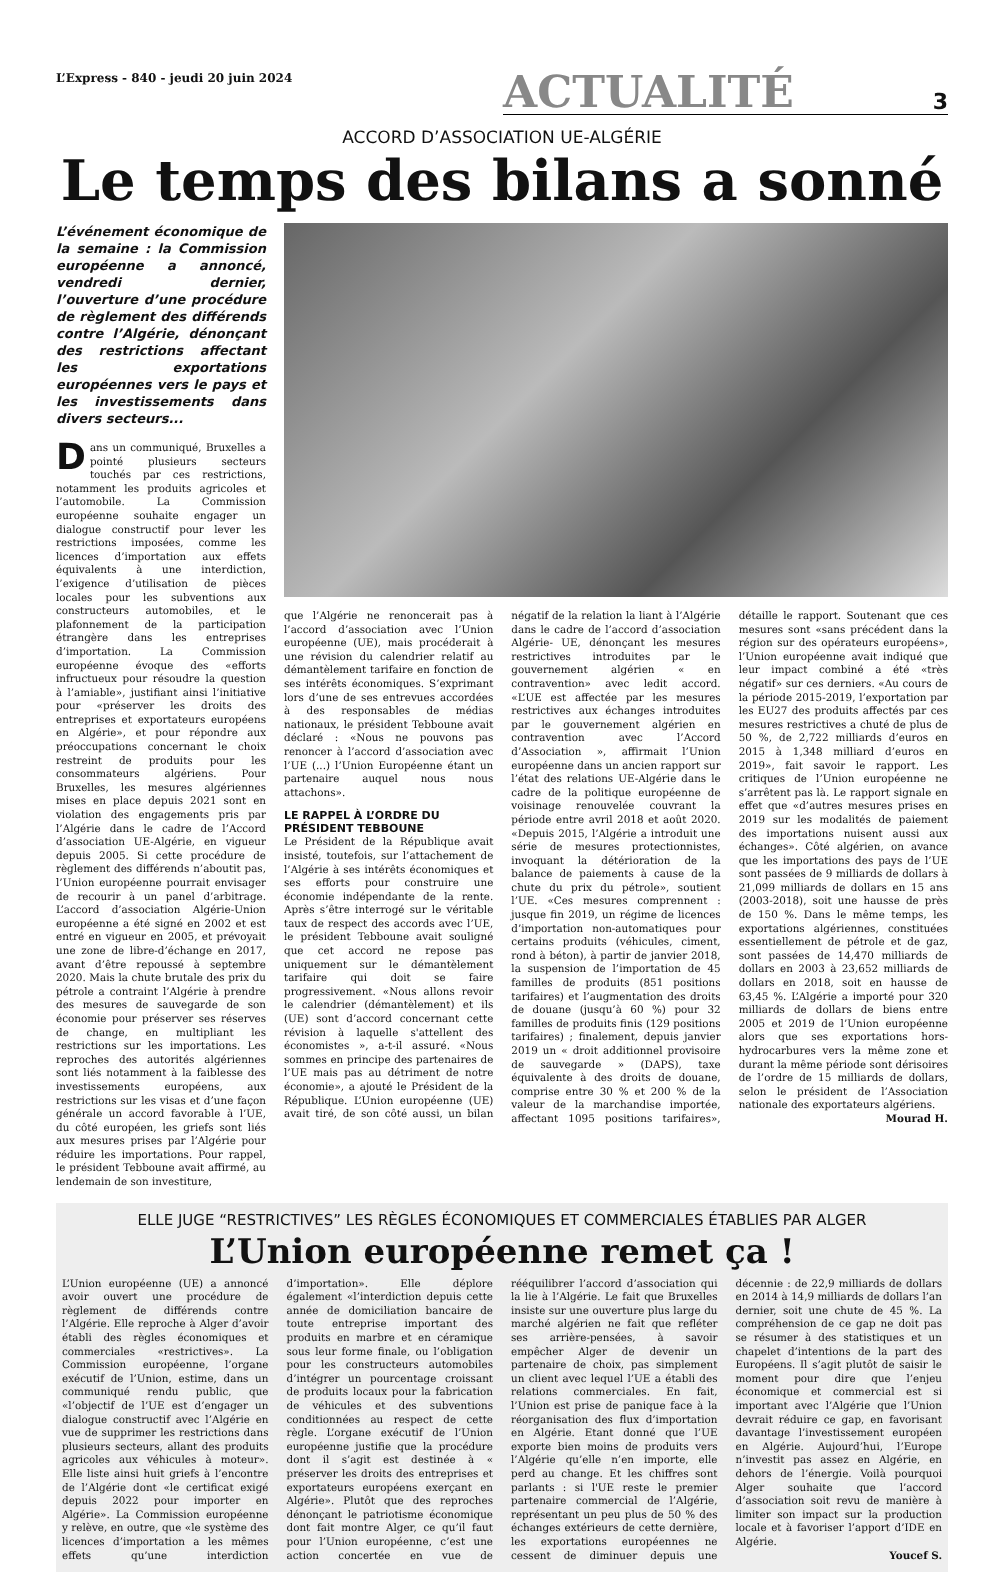L’Express - 840 - jeudi 20 juin 2024
ACTUALITÉ 3
ACCORD D’ASSOCIATION UE-ALGÉRIE
Le temps des bilans a sonné
L’événement économique de la semaine : la Commission européenne a annoncé, vendredi dernier, l’ouverture d’une procédure de règlement des différends contre l’Algérie, dénonçant des restrictions affectant les exportations européennes vers le pays et les investissements dans divers secteurs...
Dans un communiqué, Bruxelles a pointé plusieurs secteurs touchés par ces restrictions, notamment les produits agricoles et l’automobile. La Commission européenne souhaite engager un dialogue constructif pour lever les restrictions imposées, comme les licences d’importation aux effets équivalents à une interdiction, l’exigence d’utilisation de pièces locales pour les subventions aux constructeurs automobiles, et le plafonnement de la participation étrangère dans les entreprises d’importation. La Commission européenne évoque des «efforts infructueux pour résoudre la question à l’amiable», justifiant ainsi l’initiative pour «préserver les droits des entreprises et exportateurs européens en Algérie», et pour répondre aux préoccupations concernant le choix restreint de produits pour les consommateurs algériens. Pour Bruxelles, les mesures algériennes mises en place depuis 2021 sont en violation des engagements pris par l’Algérie dans le cadre de l’Accord d’association UE-Algérie, en vigueur depuis 2005. Si cette procédure de règlement des différends n’aboutit pas, l’Union européenne pourrait envisager de recourir à un panel d’arbitrage. L’accord d’association Algérie-Union européenne a été signé en 2002 et est entré en vigueur en 2005, et prévoyait une zone de libre-d’échange en 2017, avant d’être repoussé à septembre 2020. Mais la chute brutale des prix du pétrole a contraint l’Algérie à prendre des mesures de sauvegarde de son économie pour préserver ses réserves de change, en multipliant les restrictions sur les importations. Les reproches des autorités algériennes sont liés notamment à la faiblesse des investissements européens, aux restrictions sur les visas et d’une façon générale un accord favorable à l’UE, du côté européen, les griefs sont liés aux mesures prises par l’Algérie pour réduire les importations. Pour rappel, le président Tebboune avait affirmé, au lendemain de son investiture,
que l’Algérie ne renoncerait pas à l’accord d’association avec l’Union européenne (UE), mais procéderait à une révision du calendrier relatif au démantèlement tarifaire en fonction de ses intérêts économiques. S’exprimant lors d’une de ses entrevues accordées à des responsables de médias nationaux, le président Tebboune avait déclaré : «Nous ne pouvons pas renoncer à l’accord d’association avec l’UE (...) l’Union Européenne étant un partenaire auquel nous nous attachons».
LE RAPPEL À L’ORDRE DU PRÉSIDENT TEBBOUNE
Le Président de la République avait insisté, toutefois, sur l’attachement de l’Algérie à ses intérêts économiques et ses efforts pour construire une économie indépendante de la rente. Après s’être interrogé sur le véritable taux de respect des accords avec l’UE, le président Tebboune avait souligné que cet accord ne repose pas uniquement sur le démantèlement tarifaire qui doit se faire progressivement. «Nous allons revoir le calendrier (démantèlement) et ils (UE) sont d’accord concernant cette révision à laquelle s'attellent des économistes », a-t-il assuré. «Nous sommes en principe des partenaires de l’UE mais pas au détriment de notre économie», a ajouté le Président de la République. L’Union européenne (UE) avait tiré, de son côté aussi, un bilan négatif de la relation la liant à l’Algérie dans le cadre de l’accord d’association Algérie- UE, dénonçant les mesures restrictives introduites par le gouvernement algérien « en contravention» avec ledit accord. «L’UE est affectée par les mesures restrictives aux échanges introduites par le gouvernement algérien en contravention avec l’Accord d’Association », affirmait l’Union européenne dans un ancien rapport sur l’état des relations UE-Algérie dans le cadre de la politique européenne de voisinage renouvelée couvrant la période entre avril 2018 et août 2020. «Depuis 2015, l’Algérie a introduit une série de mesures protectionnistes, invoquant la détérioration de la balance de paiements à cause de la chute du prix du pétrole», soutient l’UE. «Ces mesures comprennent : jusque fin 2019, un régime de licences d’importation non-automatiques pour certains produits (véhicules, ciment, rond à béton), à partir de janvier 2018, la suspension de l’importation de 45 familles de produits (851 positions tarifaires) et l’augmentation des droits de douane (jusqu’à 60 %) pour 32 familles de produits finis (129 positions tarifaires) ; finalement, depuis janvier 2019 un « droit additionnel provisoire de sauvegarde » (DAPS), taxe équivalente à des droits de douane, comprise entre 30 % et 200 % de la valeur de la marchandise importée, affectant 1095 positions tarifaires», détaille le rapport. Soutenant que ces mesures sont «sans précédent dans la région sur des opérateurs européens», l’Union européenne avait indiqué que leur impact combiné a été «très négatif» sur ces derniers. «Au cours de la période 2015-2019, l’exportation par les EU27 des produits affectés par ces mesures restrictives a chuté de plus de 50 %, de 2,722 milliards d’euros en 2015 à 1,348 milliard d’euros en 2019», fait savoir le rapport. Les critiques de l’Union européenne ne s’arrêtent pas là. Le rapport signale en effet que «d’autres mesures prises en 2019 sur les modalités de paiement des importations nuisent aussi aux échanges». Côté algérien, on avance que les importations des pays de l’UE sont passées de 9 milliards de dollars à 21,099 milliards de dollars en 15 ans (2003-2018), soit une hausse de près de 150 %. Dans le même temps, les exportations algériennes, constituées essentiellement de pétrole et de gaz, sont passées de 14,470 milliards de dollars en 2003 à 23,652 milliards de dollars en 2018, soit en hausse de 63,45 %. L’Algérie a importé pour 320 milliards de dollars de biens entre 2005 et 2019 de l’Union européenne alors que ses exportations hors-hydrocarbures vers la même zone et durant la même période sont dérisoires de l’ordre de 15 milliards de dollars, selon le président de l’Association nationale des exportateurs algériens.
Mourad H.
ELLE JUGE “RESTRICTIVES” LES RÈGLES ÉCONOMIQUES ET COMMERCIALES ÉTABLIES PAR ALGER
L’Union européenne remet ça !
L’Union européenne (UE) a annoncé avoir ouvert une procédure de règlement de différends contre l’Algérie. Elle reproche à Alger d’avoir établi des règles économiques et commerciales «restrictives». La Commission européenne, l’organe exécutif de l’Union, estime, dans un communiqué rendu public, que «l’objectif de l’UE est d’engager un dialogue constructif avec l’Algérie en vue de supprimer les restrictions dans plusieurs secteurs, allant des produits agricoles aux véhicules à moteur». Elle liste ainsi huit griefs à l’encontre de l’Algérie dont «le certificat exigé depuis 2022 pour importer en Algérie». La Commission européenne y relève, en outre, que «le système des licences d’importation a les mêmes effets qu’une interdiction d’importation». Elle déplore également «l’interdiction depuis cette année de domiciliation bancaire de toute entreprise important des produits en marbre et en céramique sous leur forme finale, ou l’obligation pour les constructeurs automobiles d’intégrer un pourcentage croissant de produits locaux pour la fabrication de véhicules et des subventions conditionnées au respect de cette règle. L’organe exécutif de l’Union européenne justifie que la procédure dont il s’agit est destinée à « préserver les droits des entreprises et exportateurs européens exerçant en Algérie». Plutôt que des reproches dénonçant le patriotisme économique dont fait montre Alger, ce qu’il faut pour l’Union européenne, c’est une action concertée en vue de rééquilibrer l’accord d’association qui la lie à l’Algérie. Le fait que Bruxelles insiste sur une ouverture plus large du marché algérien ne fait que refléter ses arrière-pensées, à savoir empêcher Alger de devenir un partenaire de choix, pas simplement un client avec lequel l’UE a établi des relations commerciales. En fait, l’Union est prise de panique face à la réorganisation des flux d’importation en Algérie. Etant donné que l’UE exporte bien moins de produits vers l’Algérie qu’elle n’en importe, elle perd au change. Et les chiffres sont parlants : si l'UE reste le premier partenaire commercial de l’Algérie, représentant un peu plus de 50 % des échanges extérieurs de cette dernière, les exportations européennes ne cessent de diminuer depuis une décennie : de 22,9 milliards de dollars en 2014 à 14,9 milliards de dollars l’an dernier, soit une chute de 45 %. La compréhension de ce gap ne doit pas se résumer à des statistiques et un chapelet d’intentions de la part des Européens. Il s’agit plutôt de saisir le moment pour dire que l’enjeu économique et commercial est si important avec l’Algérie que l’Union devrait réduire ce gap, en favorisant davantage l’investissement européen en Algérie. Aujourd’hui, l’Europe n’investit pas assez en Algérie, en dehors de l’énergie. Voilà pourquoi Alger souhaite que l’accord d’association soit revu de manière à limiter son impact sur la production locale et à favoriser l’apport d’IDE en Algérie.
Youcef S.